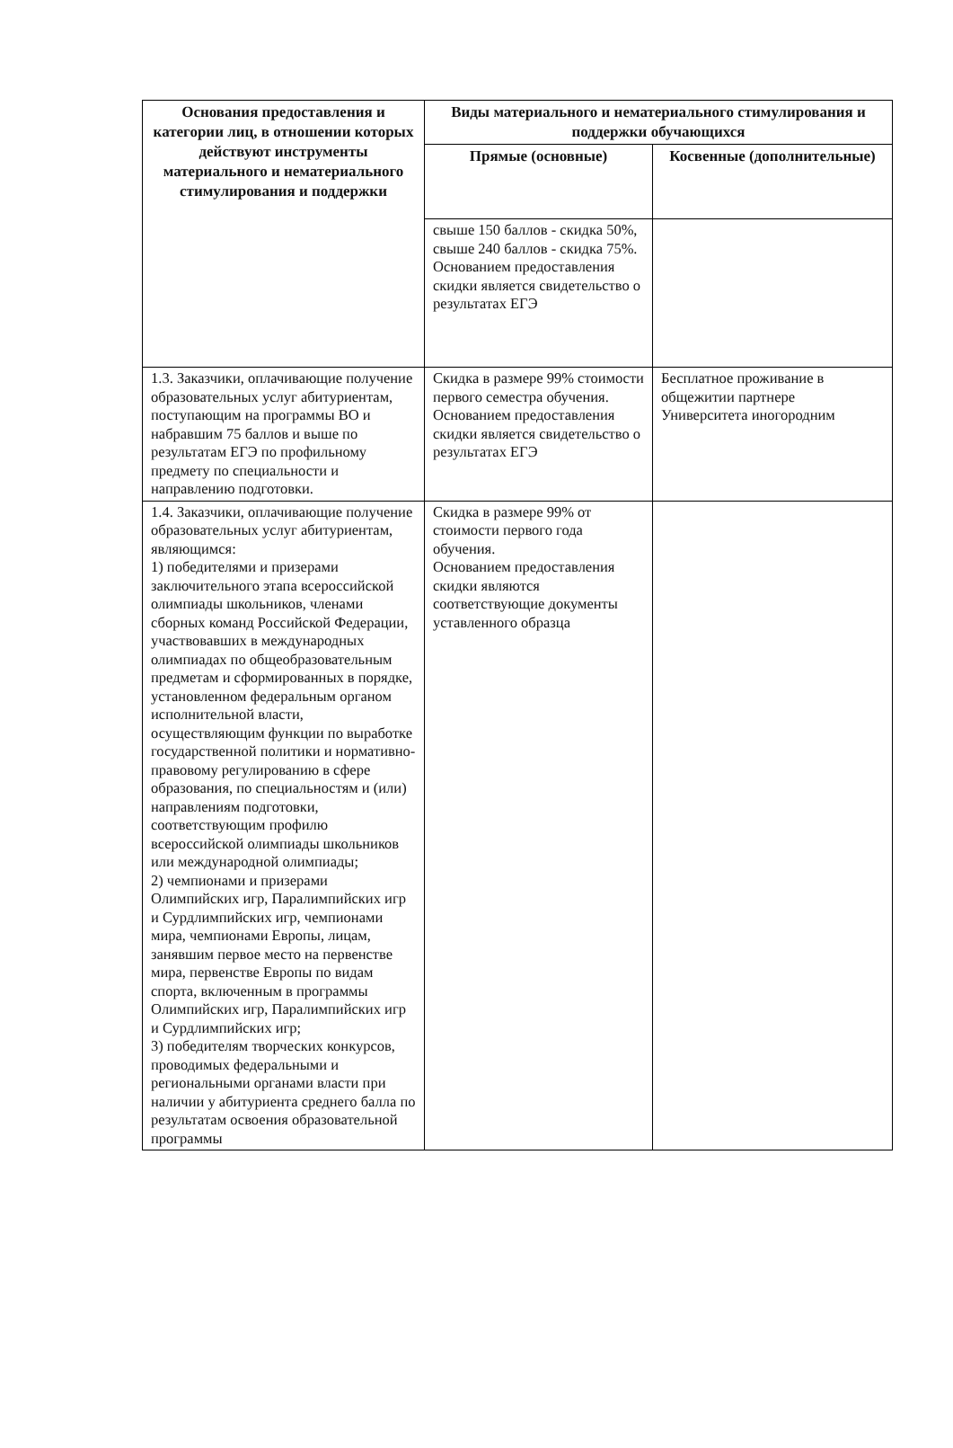| Основания предоставления и категории лиц, в отношении которых действуют инструменты материального и нематериального стимулирования и поддержки | Виды материального и нематериального стимулирования и поддержки обучающихся | |
| --- | --- | --- |
| | Прямые (основные) | Косвенные (дополнительные) |
| | свыше 150 баллов - скидка 50%, свыше 240 баллов - скидка 75%. Основанием предоставления скидки является свидетельство о результатах ЕГЭ | |
| 1.3. Заказчики, оплачивающие получение образовательных услуг абитуриентам, поступающим на программы ВО и набравшим 75 баллов и выше по результатам ЕГЭ по профильному предмету по специальности и направлению подготовки. | Скидка в размере 99% стоимости первого семестра обучения. Основанием предоставления скидки является свидетельство о результатах ЕГЭ | Бесплатное проживание в общежитии партнере Университета иногородним |
| 1.4. Заказчики, оплачивающие получение образовательных услуг абитуриентам, являющимся: 1) победителями и призерами заключительного этапа всероссийской олимпиады школьников, членами сборных команд Российской Федерации, участвовавших в международных олимпиадах по общеобразовательным предметам и сформированных в порядке, установленном федеральным органом исполнительной власти, осуществляющим функции по выработке государственной политики и нормативно-правовому регулированию в сфере образования, по специальностям и (или) направлениям подготовки, соответствующим профилю всероссийской олимпиады школьников или международной олимпиады; 2) чемпионами и призерами Олимпийских игр, Паралимпийских игр и Сурдлимпийских игр, чемпионами мира, чемпионами Европы, лицам, занявшим первое место на первенстве мира, первенстве Европы по видам спорта, включенным в программы Олимпийских игр, Паралимпийских игр и Сурдлимпийских игр; 3) победителям творческих конкурсов, проводимых федеральными и региональными органами власти при наличии у абитуриента среднего балла по результатам освоения образовательной программы | Скидка в размере 99% от стоимости первого года обучения. Основанием предоставления скидки являются соответствующие документы уставленного образца | |